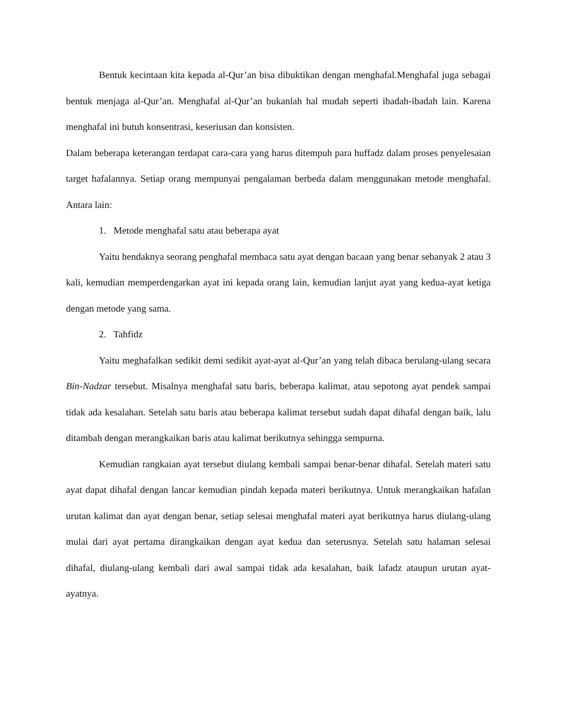Bentuk kecintaan kita kepada al-Qur’an bisa dibuktikan dengan menghafal.Menghafal juga sebagai bentuk menjaga al-Qur’an. Menghafal al-Qur’an bukanlah hal mudah seperti ibadah-ibadah lain. Karena menghafal ini butuh konsentrasi, keseriusan dan konsisten.
Dalam beberapa keterangan terdapat cara-cara yang harus ditempuh para huffadz dalam proses penyelesaian target hafalannya. Setiap orang mempunyai pengalaman berbeda dalam menggunakan metode menghafal. Antara lain:
1. Metode menghafal satu atau beberapa ayat
Yaitu hendaknya seorang penghafal membaca satu ayat dengan bacaan yang benar sebanyak 2 atau 3 kali, kemudian memperdengarkan ayat ini kepada orang lain, kemudian lanjut ayat yang kedua-ayat ketiga dengan metode yang sama.
2. Tahfidz
Yaitu meghafalkan sedikit demi sedikit ayat-ayat al-Qur’an yang telah dibaca berulang-ulang secara Bin-Nadzar tersebut. Misalnya menghafal satu baris, beberapa kalimat, atau sepotong ayat pendek sampai tidak ada kesalahan. Setelah satu baris atau beberapa kalimat tersebut sudah dapat dihafal dengan baik, lalu ditambah dengan merangkaikan baris atau kalimat berikutnya sehingga sempurna.
Kemudian rangkaian ayat tersebut diulang kembali sampai benar-benar dihafal. Setelah materi satu ayat dapat dihafal dengan lancar kemudian pindah kepada materi berikutnya. Untuk merangkaikan hafalan urutan kalimat dan ayat dengan benar, setiap selesai menghafal materi ayat berikutnya harus diulang-ulang mulai dari ayat pertama dirangkaikan dengan ayat kedua dan seterusnya. Setelah satu halaman selesai dihafal, diulang-ulang kembali dari awal sampai tidak ada kesalahan, baik lafadz ataupun urutan ayat-ayatnya.